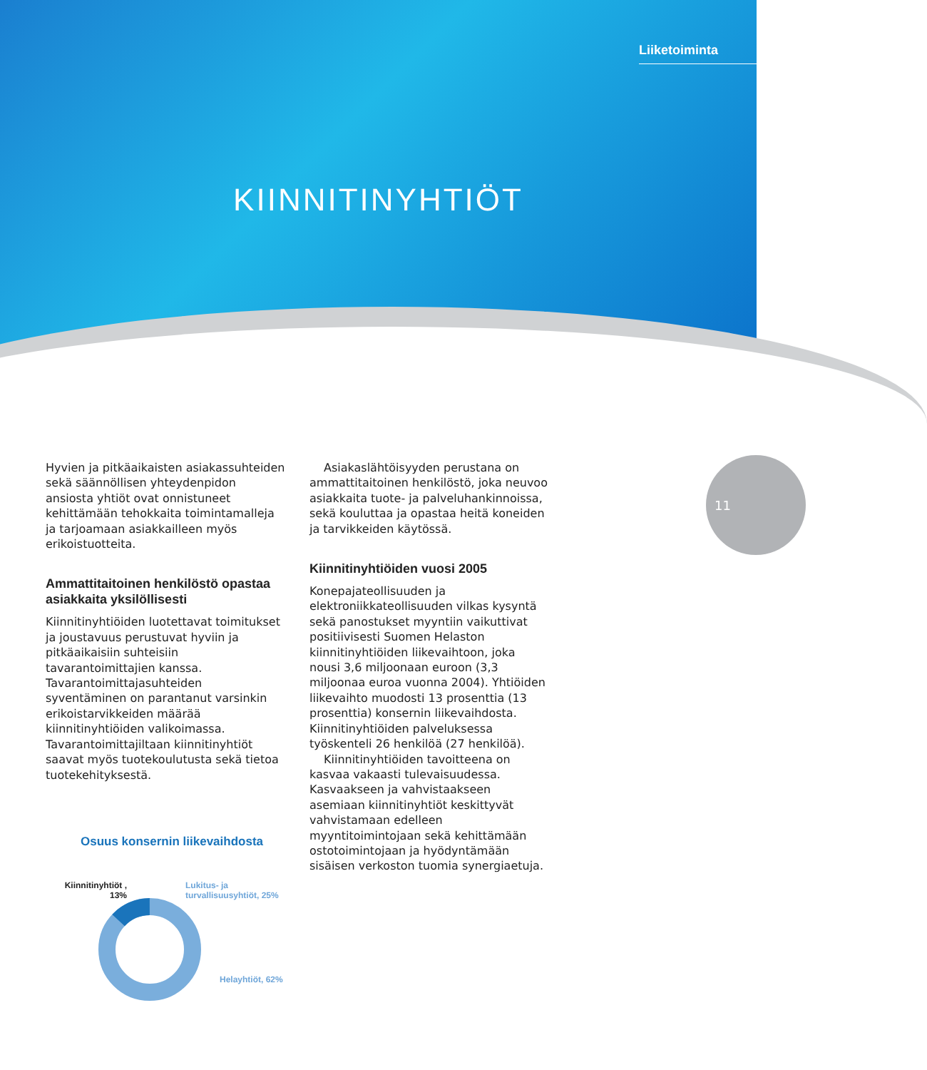Liiketoiminta
KIINNITINYHTIÖT
11
Hyvien ja pitkäaikaisten asiakassuhteiden sekä säännöllisen yhteydenpidon ansiosta yhtiöt ovat onnistuneet kehittämään tehokkaita toimintamalleja ja tarjoamaan asiakkailleen myös erikoistuotteita.
Ammattitaitoinen henkilöstö opastaa asiakkaita yksilöllisesti
Kiinnitinyhtiöiden luotettavat toimitukset ja joustavuus perustuvat hyviin ja pitkäaikaisiin suhteisiin tavarantoimittajien kanssa. Tavarantoimittajasuhteiden syventäminen on parantanut varsinkin erikoistarvikkeiden määrää kiinnitinyhtiöiden valikoimassa. Tavarantoimittajiltaan kiinnitinyhtiöt saavat myös tuotekoulutusta sekä tietoa tuotekehityksestä.
Asiakaslähtöisyyden perustana on ammattitaitoinen henkilöstö, joka neuvoo asiakkaita tuote- ja palveluhankinnoissa, sekä kouluttaa ja opastaa heitä koneiden ja tarvikkeiden käytössä.
Kiinnitinyhtiöiden vuosi 2005
Konepajateollisuuden ja elektroniikkateollisuuden vilkas kysyntä sekä panostukset myyntiin vaikuttivat positiivisesti Suomen Helaston kiinnitinyhtiöiden liikevaihtoon, joka nousi 3,6 miljoonaan euroon (3,3 miljoonaa euroa vuonna 2004). Yhtiöiden liikevaihto muodosti 13 prosenttia (13 prosenttia) konsernin liikevaihdosta. Kiinnitinyhtiöiden palveluksessa työskenteli 26 henkilöä (27 henkilöä).
Kiinnitinyhtiöiden tavoitteena on kasvaa vakaasti tulevaisuudessa. Kasvaakseen ja vahvistaakseen asemiaan kiinnitinyhtiöt keskittyvät vahvistamaan edelleen myyntitoimintojaan sekä kehittämään ostotoimintojaan ja hyödyntämään sisäisen verkoston tuomia synergiaetuja.
Osuus konsernin liikevaihdosta
Kiinnitinyhtiöt , 13%
Lukitus- ja
turvallisuusyhtiöt, 25%
Helayhtiöt, 62%